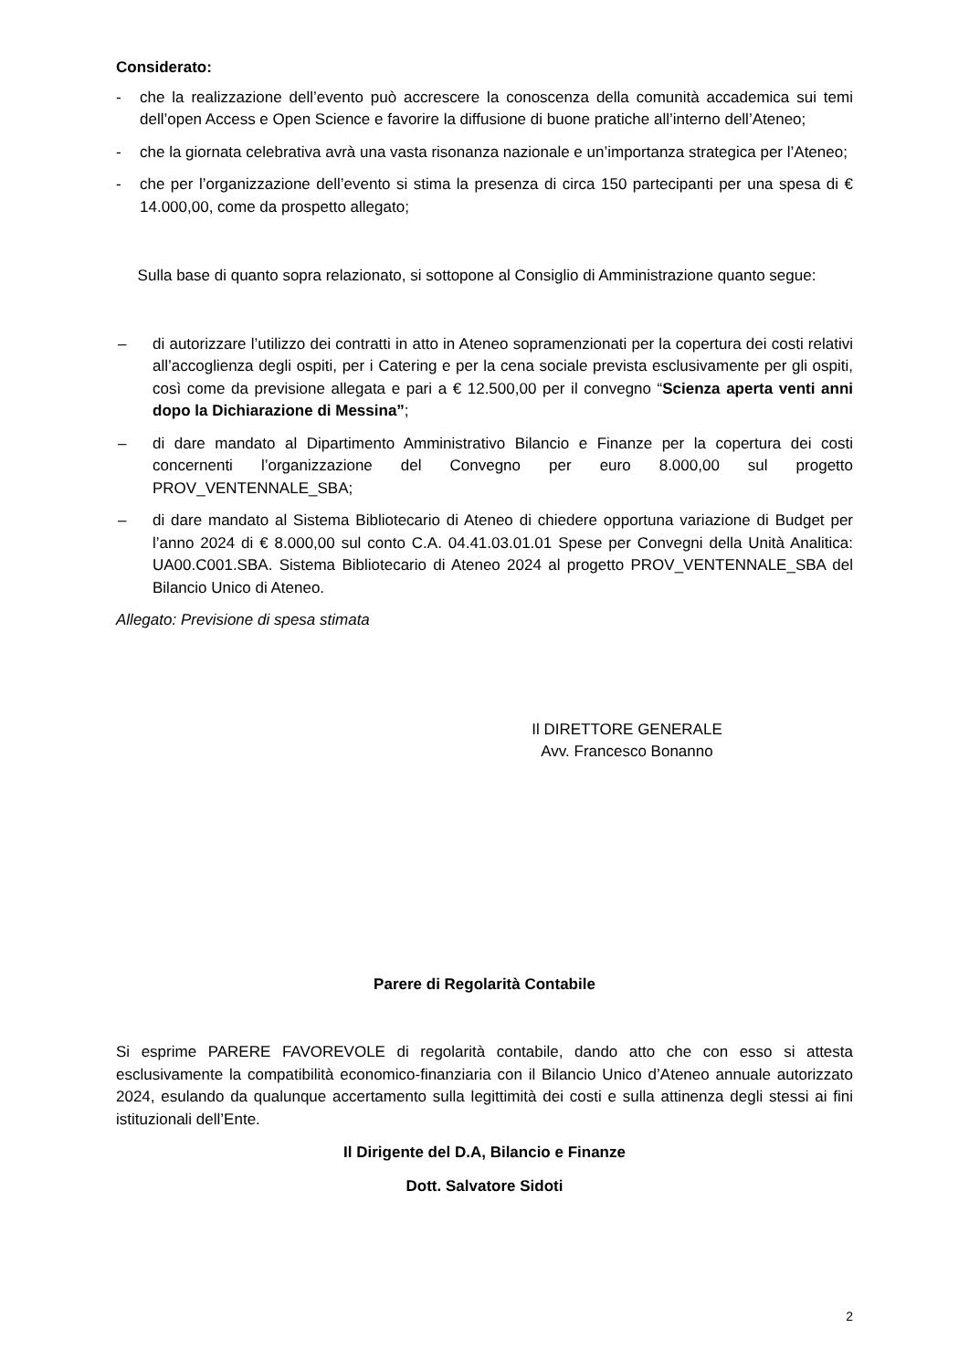Considerato:
- che la realizzazione dell’evento può accrescere la conoscenza della comunità accademica sui temi dell’open Access e Open Science e favorire la diffusione di buone pratiche all’interno dell’Ateneo;
- che la giornata celebrativa avrà una vasta risonanza nazionale e un’importanza strategica per l’Ateneo;
- che per l’organizzazione dell’evento si stima la presenza di circa 150 partecipanti per una spesa di € 14.000,00, come da prospetto allegato;
Sulla base di quanto sopra relazionato, si sottopone al Consiglio di Amministrazione quanto segue:
– di autorizzare l’utilizzo dei contratti in atto in Ateneo sopramenzionati per la copertura dei costi relativi all’accoglienza degli ospiti, per i Catering e per la cena sociale prevista esclusivamente per gli ospiti, così come da previsione allegata e pari a € 12.500,00 per il convegno “Scienza aperta venti anni dopo la Dichiarazione di Messina”;
– di dare mandato al Dipartimento Amministrativo Bilancio e Finanze per la copertura dei costi concernenti l’organizzazione del Convegno per euro 8.000,00 sul progetto PROV_VENTENNALE_SBA;
– di dare mandato al Sistema Bibliotecario di Ateneo di chiedere opportuna variazione di Budget per l’anno 2024 di € 8.000,00 sul conto C.A. 04.41.03.01.01 Spese per Convegni della Unità Analitica: UA00.C001.SBA. Sistema Bibliotecario di Ateneo 2024 al progetto PROV_VENTENNALE_SBA del Bilancio Unico di Ateneo.
Allegato: Previsione di spesa stimata
Il DIRETTORE GENERALE
Avv. Francesco Bonanno
Parere di Regolarità Contabile
Si esprime PARERE FAVOREVOLE di regolarità contabile, dando atto che con esso si attesta esclusivamente la compatibilità economico-finanziaria con il Bilancio Unico d’Ateneo annuale autorizzato 2024, esulando da qualunque accertamento sulla legittimità dei costi e sulla attinenza degli stessi ai fini istituzionali dell’Ente.
Il Dirigente del D.A, Bilancio e Finanze
Dott. Salvatore Sidoti
2